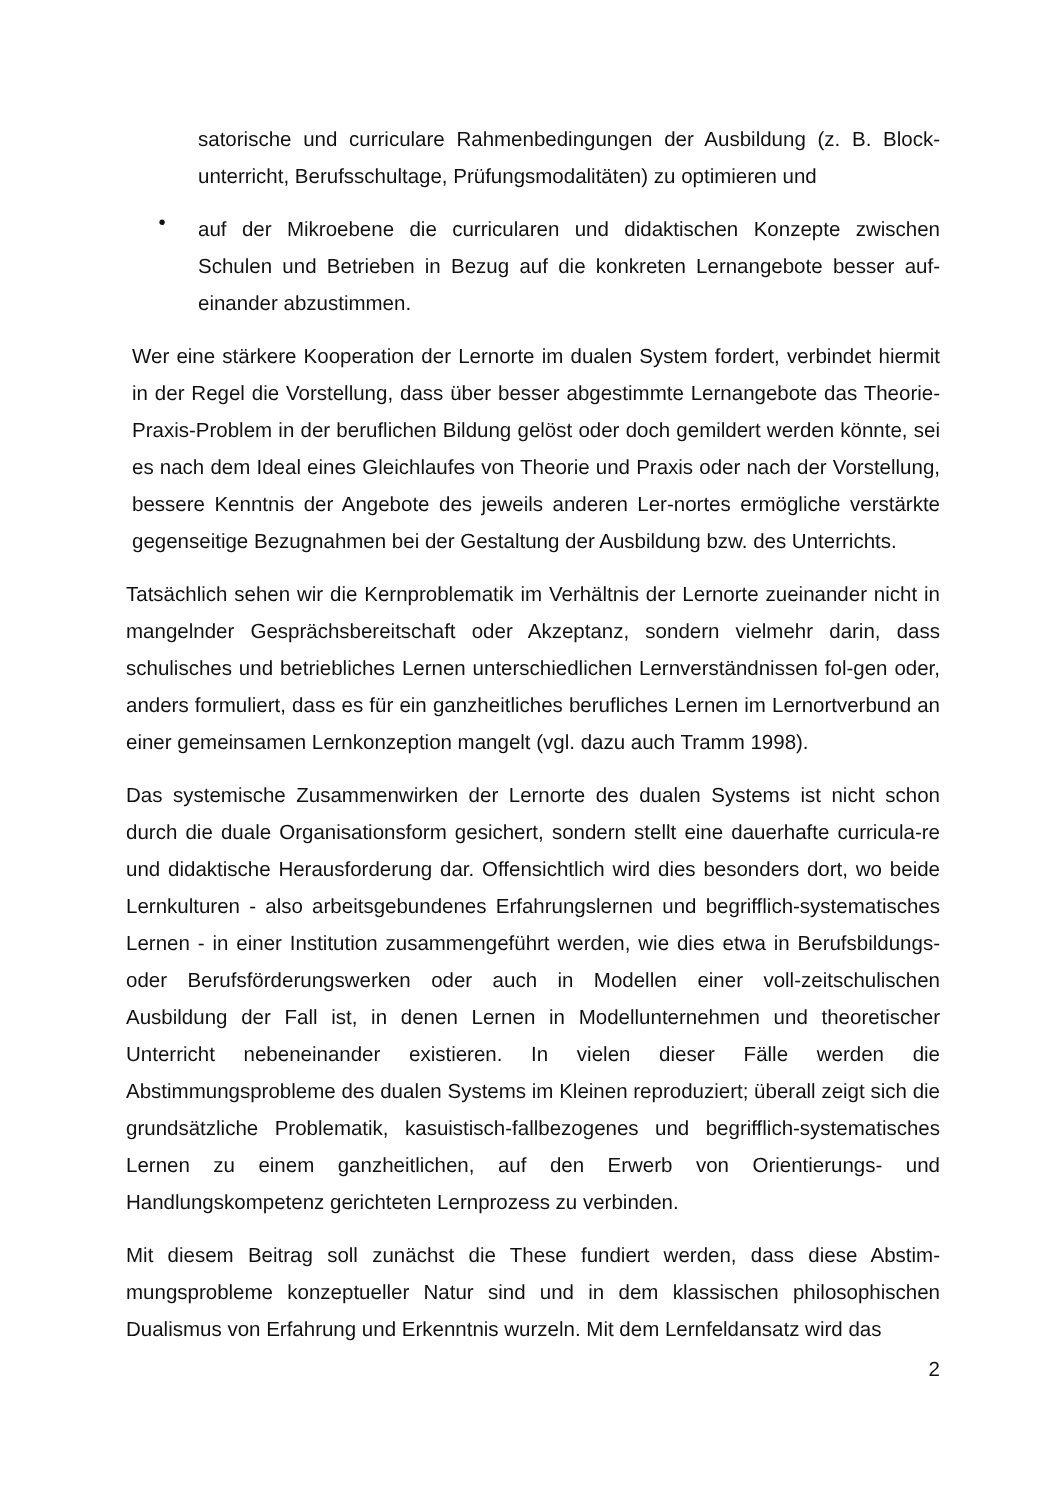satorische und curriculare Rahmenbedingungen der Ausbildung (z. B. Block-unterricht, Berufsschultage, Prüfungsmodalitäten) zu optimieren und
•
auf der Mikroebene die curricularen und didaktischen Konzepte zwischen Schulen und Betrieben in Bezug auf die konkreten Lernangebote besser auf-einander abzustimmen.
Wer eine stärkere Kooperation der Lernorte im dualen System fordert, verbindet hiermit in der Regel die Vorstellung, dass über besser abgestimmte Lernangebote das Theorie-Praxis-Problem in der beruflichen Bildung gelöst oder doch gemildert werden könnte, sei es nach dem Ideal eines Gleichlaufes von Theorie und Praxis oder nach der Vorstellung, bessere Kenntnis der Angebote des jeweils anderen Ler-nortes ermögliche verstärkte gegenseitige Bezugnahmen bei der Gestaltung der Ausbildung bzw. des Unterrichts.
Tatsächlich sehen wir die Kernproblematik im Verhältnis der Lernorte zueinander nicht in mangelnder Gesprächsbereitschaft oder Akzeptanz, sondern vielmehr darin, dass schulisches und betriebliches Lernen unterschiedlichen Lernverständnissen fol-gen oder, anders formuliert, dass es für ein ganzheitliches berufliches Lernen im Lernortverbund an einer gemeinsamen Lernkonzeption mangelt (vgl. dazu auch Tramm 1998).
Das systemische Zusammenwirken der Lernorte des dualen Systems ist nicht schon durch die duale Organisationsform gesichert, sondern stellt eine dauerhafte curricula-re und didaktische Herausforderung dar. Offensichtlich wird dies besonders dort, wo beide Lernkulturen - also arbeitsgebundenes Erfahrungslernen und begrifflich-systematisches Lernen - in einer Institution zusammengeführt werden, wie dies etwa in Berufsbildungs- oder Berufsförderungswerken oder auch in Modellen einer voll-zeitschulischen Ausbildung der Fall ist, in denen Lernen in Modellunternehmen und theoretischer Unterricht nebeneinander existieren. In vielen dieser Fälle werden die Abstimmungsprobleme des dualen Systems im Kleinen reproduziert; überall zeigt sich die grundsätzliche Problematik, kasuistisch-fallbezogenes und begrifflich-systematisches Lernen zu einem ganzheitlichen, auf den Erwerb von Orientierungs- und Handlungskompetenz gerichteten Lernprozess zu verbinden.
Mit diesem Beitrag soll zunächst die These fundiert werden, dass diese Abstim-mungsprobleme konzeptueller Natur sind und in dem klassischen philosophischen Dualismus von Erfahrung und Erkenntnis wurzeln. Mit dem Lernfeldansatz wird das
2